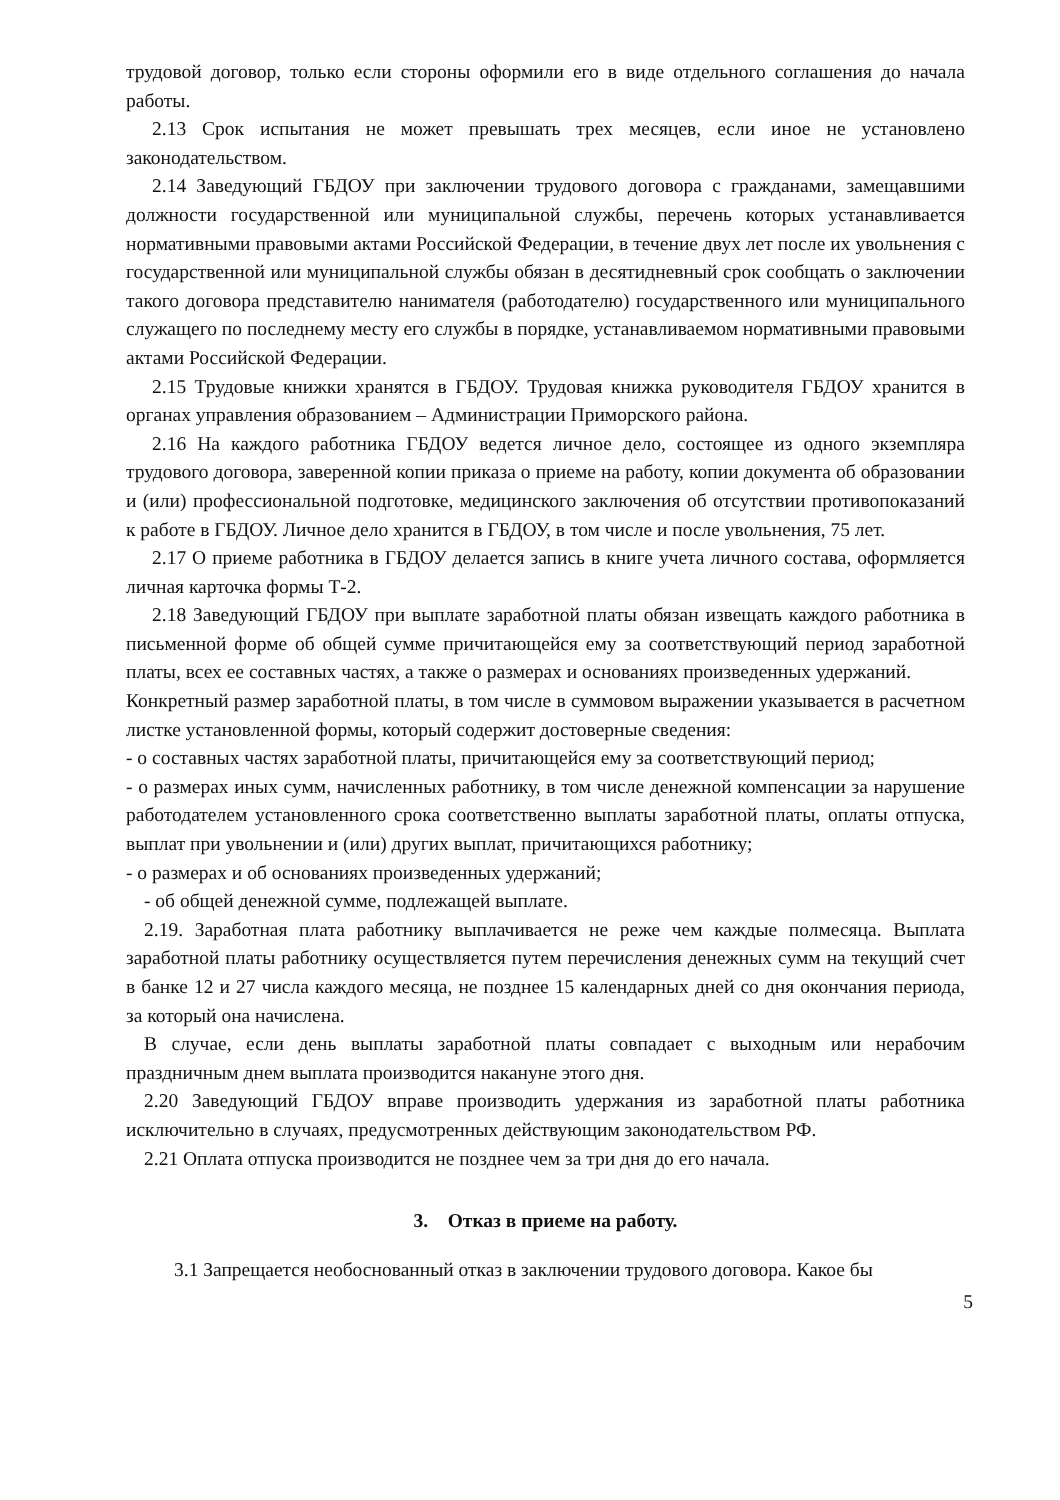трудовой договор, только если стороны оформили его в виде отдельного соглашения до начала работы.
2.13 Срок испытания не может превышать трех месяцев, если иное не установлено законодательством.
2.14 Заведующий ГБДОУ при заключении трудового договора с гражданами, замещавшими должности государственной или муниципальной службы, перечень которых устанавливается нормативными правовыми актами Российской Федерации, в течение двух лет после их увольнения с государственной или муниципальной службы обязан в десятидневный срок сообщать о заключении такого договора представителю нанимателя (работодателю) государственного или муниципального служащего по последнему месту его службы в порядке, устанавливаемом нормативными правовыми актами Российской Федерации.
2.15 Трудовые книжки хранятся в ГБДОУ. Трудовая книжка руководителя ГБДОУ хранится в органах управления образованием – Администрации Приморского района.
2.16 На каждого работника ГБДОУ ведется личное дело, состоящее из одного экземпляра трудового договора, заверенной копии приказа о приеме на работу, копии документа об образовании и (или) профессиональной подготовке, медицинского заключения об отсутствии противопоказаний к работе в ГБДОУ. Личное дело хранится в ГБДОУ, в том числе и после увольнения, 75 лет.
2.17 О приеме работника в ГБДОУ делается запись в книге учета личного состава, оформляется личная карточка формы Т-2.
2.18 Заведующий ГБДОУ при выплате заработной платы обязан извещать каждого работника в письменной форме об общей сумме причитающейся ему за соответствующий период заработной платы, всех ее составных частях, а также о размерах и основаниях произведенных удержаний.
Конкретный размер заработной платы, в том числе в суммовом выражении указывается в расчетном листке установленной формы, который содержит достоверные сведения:
- о составных частях заработной платы, причитающейся ему за соответствующий период;
- о размерах иных сумм, начисленных работнику, в том числе денежной компенсации за нарушение работодателем установленного срока соответственно выплаты заработной платы, оплаты отпуска, выплат при увольнении и (или) других выплат, причитающихся работнику;
- о размерах и об основаниях произведенных удержаний;
- об общей денежной сумме, подлежащей выплате.
2.19. Заработная плата работнику выплачивается не реже чем каждые полмесяца. Выплата заработной платы работнику осуществляется путем перечисления денежных сумм на текущий счет в банке 12 и 27 числа каждого месяца, не позднее 15 календарных дней со дня окончания периода, за который она начислена.
В случае, если день выплаты заработной платы совпадает с выходным или нерабочим праздничным днем выплата производится накануне этого дня.
2.20 Заведующий ГБДОУ вправе производить удержания из заработной платы работника исключительно в случаях, предусмотренных действующим законодательством РФ.
2.21 Оплата отпуска производится не позднее чем за три дня до его начала.
3. Отказ в приеме на работу.
3.1 Запрещается необоснованный отказ в заключении трудового договора. Какое бы
5